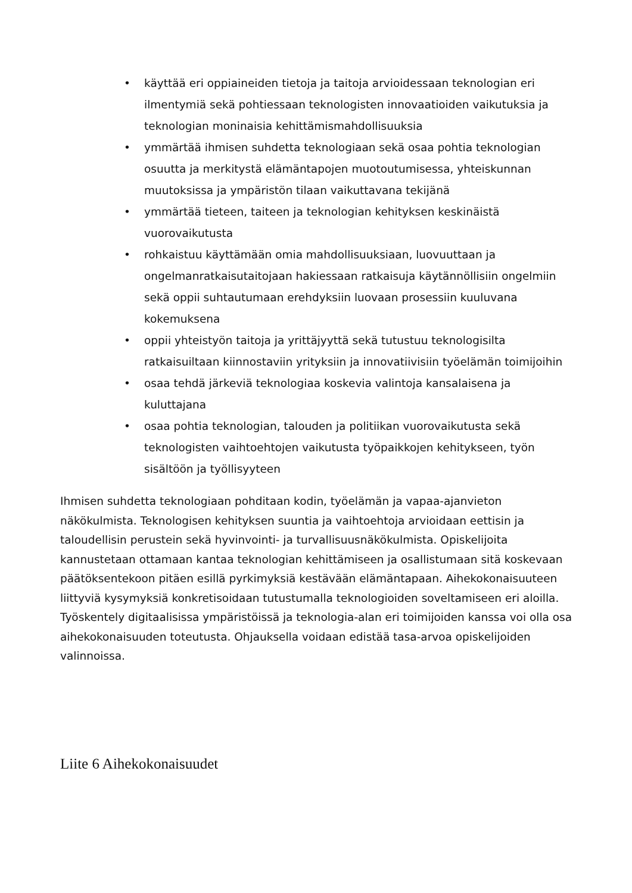• käyttää eri oppiaineiden tietoja ja taitoja arvioidessaan teknologian eri ilmentymiä sekä pohtiessaan teknologisten innovaatioiden vaikutuksia ja teknologian moninaisia kehittämismahdollisuuksia
• ymmärtää ihmisen suhdetta teknologiaan sekä osaa pohtia teknologian osuutta ja merkitystä elämäntapojen muotoutumisessa, yhteiskunnan muutoksissa ja ympäristön tilaan vaikuttavana tekijänä
• ymmärtää tieteen, taiteen ja teknologian kehityksen keskinäistä vuorovaikutusta
• rohkaistuu käyttämään omia mahdollisuuksiaan, luovuuttaan ja ongelmanratkaisutaitojaan hakiessaan ratkaisuja käytännöllisiin ongelmiin sekä oppii suhtautumaan erehdyksiin luovaan prosessiin kuuluvana kokemuksena
• oppii yhteistyön taitoja ja yrittäjyyttä sekä tutustuu teknologisilta ratkaisuiltaan kiinnostaviin yrityksiin ja innovatiivisiin työelämän toimijoihin
• osaa tehdä järkeviä teknologiaa koskevia valintoja kansalaisena ja kuluttajana
• osaa pohtia teknologian, talouden ja politiikan vuorovaikutusta sekä teknologisten vaihtoehtojen vaikutusta työpaikkojen kehitykseen, työn sisältöön ja työllisyyteen
Ihmisen suhdetta teknologiaan pohditaan kodin, työelämän ja vapaa-ajanvieton näkökulmista. Teknologisen kehityksen suuntia ja vaihtoehtoja arvioidaan eettisin ja taloudellisin perustein sekä hyvinvointi- ja turvallisuusnäkökulmista. Opiskelijoita kannustetaan ottamaan kantaa teknologian kehittämiseen ja osallistumaan sitä koskevaan päätöksentekoon pitäen esillä pyrkimyksiä kestävään elämäntapaan. Aihekokonaisuuteen liittyviä kysymyksiä konkretisoidaan tutustumalla teknologioiden soveltamiseen eri aloilla. Työskentely digitaalisissa ympäristöissä ja teknologia-alan eri toimijoiden kanssa voi olla osa aihekokonaisuuden toteutusta. Ohjauksella voidaan edistää tasa-arvoa opiskelijoiden valinnoissa.
Liite 6 Aihekokonaisuudet